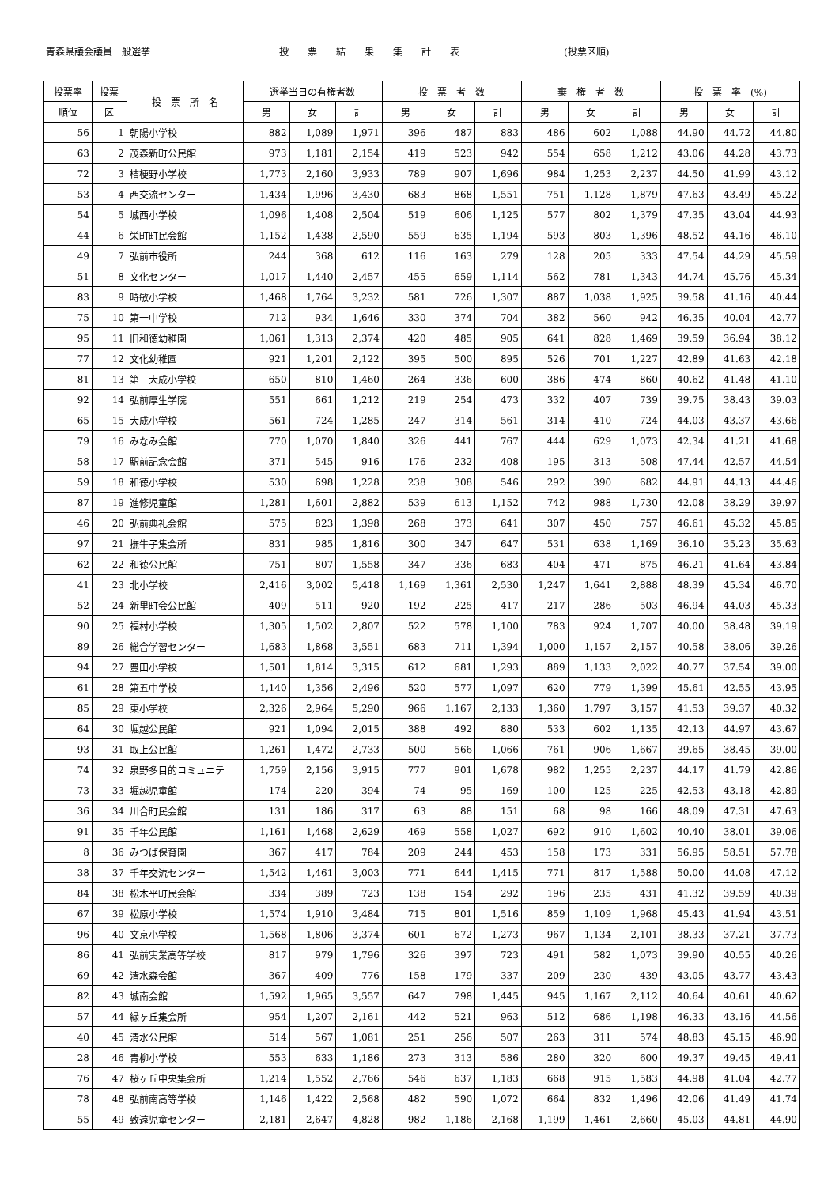青森県議会議員一般選挙
投　　票　　結　　果　　集　　計　　表
(投票区順)
| 投票率 | 投票 | 投 票 所 名 | 選挙当日の有権者数 | | | 投 票 者 数 | | | 棄 権 者 数 | | | 投 票 率 (%) | | |
| --- | --- | --- | --- | --- | --- | --- | --- | --- | --- | --- | --- | --- | --- | --- |
| 順位 | 区 | | 男 | 女 | 計 | 男 | 女 | 計 | 男 | 女 | 計 | 男 | 女 | 計 |
| 56 | 1 | 朝陽小学校 | 882 | 1,089 | 1,971 | 396 | 487 | 883 | 486 | 602 | 1,088 | 44.90 | 44.72 | 44.80 |
| 63 | 2 | 茂森新町公民館 | 973 | 1,181 | 2,154 | 419 | 523 | 942 | 554 | 658 | 1,212 | 43.06 | 44.28 | 43.73 |
| 72 | 3 | 桔梗野小学校 | 1,773 | 2,160 | 3,933 | 789 | 907 | 1,696 | 984 | 1,253 | 2,237 | 44.50 | 41.99 | 43.12 |
| 53 | 4 | 西交流センター | 1,434 | 1,996 | 3,430 | 683 | 868 | 1,551 | 751 | 1,128 | 1,879 | 47.63 | 43.49 | 45.22 |
| 54 | 5 | 城西小学校 | 1,096 | 1,408 | 2,504 | 519 | 606 | 1,125 | 577 | 802 | 1,379 | 47.35 | 43.04 | 44.93 |
| 44 | 6 | 栄町町民会館 | 1,152 | 1,438 | 2,590 | 559 | 635 | 1,194 | 593 | 803 | 1,396 | 48.52 | 44.16 | 46.10 |
| 49 | 7 | 弘前市役所 | 244 | 368 | 612 | 116 | 163 | 279 | 128 | 205 | 333 | 47.54 | 44.29 | 45.59 |
| 51 | 8 | 文化センター | 1,017 | 1,440 | 2,457 | 455 | 659 | 1,114 | 562 | 781 | 1,343 | 44.74 | 45.76 | 45.34 |
| 83 | 9 | 時敏小学校 | 1,468 | 1,764 | 3,232 | 581 | 726 | 1,307 | 887 | 1,038 | 1,925 | 39.58 | 41.16 | 40.44 |
| 75 | 10 | 第一中学校 | 712 | 934 | 1,646 | 330 | 374 | 704 | 382 | 560 | 942 | 46.35 | 40.04 | 42.77 |
| 95 | 11 | 旧和徳幼稚園 | 1,061 | 1,313 | 2,374 | 420 | 485 | 905 | 641 | 828 | 1,469 | 39.59 | 36.94 | 38.12 |
| 77 | 12 | 文化幼稚園 | 921 | 1,201 | 2,122 | 395 | 500 | 895 | 526 | 701 | 1,227 | 42.89 | 41.63 | 42.18 |
| 81 | 13 | 第三大成小学校 | 650 | 810 | 1,460 | 264 | 336 | 600 | 386 | 474 | 860 | 40.62 | 41.48 | 41.10 |
| 92 | 14 | 弘前厚生学院 | 551 | 661 | 1,212 | 219 | 254 | 473 | 332 | 407 | 739 | 39.75 | 38.43 | 39.03 |
| 65 | 15 | 大成小学校 | 561 | 724 | 1,285 | 247 | 314 | 561 | 314 | 410 | 724 | 44.03 | 43.37 | 43.66 |
| 79 | 16 | みなみ会館 | 770 | 1,070 | 1,840 | 326 | 441 | 767 | 444 | 629 | 1,073 | 42.34 | 41.21 | 41.68 |
| 58 | 17 | 駅前記念会館 | 371 | 545 | 916 | 176 | 232 | 408 | 195 | 313 | 508 | 47.44 | 42.57 | 44.54 |
| 59 | 18 | 和徳小学校 | 530 | 698 | 1,228 | 238 | 308 | 546 | 292 | 390 | 682 | 44.91 | 44.13 | 44.46 |
| 87 | 19 | 進修児童館 | 1,281 | 1,601 | 2,882 | 539 | 613 | 1,152 | 742 | 988 | 1,730 | 42.08 | 38.29 | 39.97 |
| 46 | 20 | 弘前典礼会館 | 575 | 823 | 1,398 | 268 | 373 | 641 | 307 | 450 | 757 | 46.61 | 45.32 | 45.85 |
| 97 | 21 | 撫牛子集会所 | 831 | 985 | 1,816 | 300 | 347 | 647 | 531 | 638 | 1,169 | 36.10 | 35.23 | 35.63 |
| 62 | 22 | 和徳公民館 | 751 | 807 | 1,558 | 347 | 336 | 683 | 404 | 471 | 875 | 46.21 | 41.64 | 43.84 |
| 41 | 23 | 北小学校 | 2,416 | 3,002 | 5,418 | 1,169 | 1,361 | 2,530 | 1,247 | 1,641 | 2,888 | 48.39 | 45.34 | 46.70 |
| 52 | 24 | 新里町会公民館 | 409 | 511 | 920 | 192 | 225 | 417 | 217 | 286 | 503 | 46.94 | 44.03 | 45.33 |
| 90 | 25 | 福村小学校 | 1,305 | 1,502 | 2,807 | 522 | 578 | 1,100 | 783 | 924 | 1,707 | 40.00 | 38.48 | 39.19 |
| 89 | 26 | 総合学習センター | 1,683 | 1,868 | 3,551 | 683 | 711 | 1,394 | 1,000 | 1,157 | 2,157 | 40.58 | 38.06 | 39.26 |
| 94 | 27 | 豊田小学校 | 1,501 | 1,814 | 3,315 | 612 | 681 | 1,293 | 889 | 1,133 | 2,022 | 40.77 | 37.54 | 39.00 |
| 61 | 28 | 第五中学校 | 1,140 | 1,356 | 2,496 | 520 | 577 | 1,097 | 620 | 779 | 1,399 | 45.61 | 42.55 | 43.95 |
| 85 | 29 | 東小学校 | 2,326 | 2,964 | 5,290 | 966 | 1,167 | 2,133 | 1,360 | 1,797 | 3,157 | 41.53 | 39.37 | 40.32 |
| 64 | 30 | 堀越公民館 | 921 | 1,094 | 2,015 | 388 | 492 | 880 | 533 | 602 | 1,135 | 42.13 | 44.97 | 43.67 |
| 93 | 31 | 取上公民館 | 1,261 | 1,472 | 2,733 | 500 | 566 | 1,066 | 761 | 906 | 1,667 | 39.65 | 38.45 | 39.00 |
| 74 | 32 | 泉野多目的コミュニテ | 1,759 | 2,156 | 3,915 | 777 | 901 | 1,678 | 982 | 1,255 | 2,237 | 44.17 | 41.79 | 42.86 |
| 73 | 33 | 堀越児童館 | 174 | 220 | 394 | 74 | 95 | 169 | 100 | 125 | 225 | 42.53 | 43.18 | 42.89 |
| 36 | 34 | 川合町民会館 | 131 | 186 | 317 | 63 | 88 | 151 | 68 | 98 | 166 | 48.09 | 47.31 | 47.63 |
| 91 | 35 | 千年公民館 | 1,161 | 1,468 | 2,629 | 469 | 558 | 1,027 | 692 | 910 | 1,602 | 40.40 | 38.01 | 39.06 |
| 8 | 36 | みつば保育園 | 367 | 417 | 784 | 209 | 244 | 453 | 158 | 173 | 331 | 56.95 | 58.51 | 57.78 |
| 38 | 37 | 千年交流センター | 1,542 | 1,461 | 3,003 | 771 | 644 | 1,415 | 771 | 817 | 1,588 | 50.00 | 44.08 | 47.12 |
| 84 | 38 | 松木平町民会館 | 334 | 389 | 723 | 138 | 154 | 292 | 196 | 235 | 431 | 41.32 | 39.59 | 40.39 |
| 67 | 39 | 松原小学校 | 1,574 | 1,910 | 3,484 | 715 | 801 | 1,516 | 859 | 1,109 | 1,968 | 45.43 | 41.94 | 43.51 |
| 96 | 40 | 文京小学校 | 1,568 | 1,806 | 3,374 | 601 | 672 | 1,273 | 967 | 1,134 | 2,101 | 38.33 | 37.21 | 37.73 |
| 86 | 41 | 弘前実業高等学校 | 817 | 979 | 1,796 | 326 | 397 | 723 | 491 | 582 | 1,073 | 39.90 | 40.55 | 40.26 |
| 69 | 42 | 清水森会館 | 367 | 409 | 776 | 158 | 179 | 337 | 209 | 230 | 439 | 43.05 | 43.77 | 43.43 |
| 82 | 43 | 城南会館 | 1,592 | 1,965 | 3,557 | 647 | 798 | 1,445 | 945 | 1,167 | 2,112 | 40.64 | 40.61 | 40.62 |
| 57 | 44 | 緑ヶ丘集会所 | 954 | 1,207 | 2,161 | 442 | 521 | 963 | 512 | 686 | 1,198 | 46.33 | 43.16 | 44.56 |
| 40 | 45 | 清水公民館 | 514 | 567 | 1,081 | 251 | 256 | 507 | 263 | 311 | 574 | 48.83 | 45.15 | 46.90 |
| 28 | 46 | 青柳小学校 | 553 | 633 | 1,186 | 273 | 313 | 586 | 280 | 320 | 600 | 49.37 | 49.45 | 49.41 |
| 76 | 47 | 桜ヶ丘中央集会所 | 1,214 | 1,552 | 2,766 | 546 | 637 | 1,183 | 668 | 915 | 1,583 | 44.98 | 41.04 | 42.77 |
| 78 | 48 | 弘前南高等学校 | 1,146 | 1,422 | 2,568 | 482 | 590 | 1,072 | 664 | 832 | 1,496 | 42.06 | 41.49 | 41.74 |
| 55 | 49 | 致遠児童センター | 2,181 | 2,647 | 4,828 | 982 | 1,186 | 2,168 | 1,199 | 1,461 | 2,660 | 45.03 | 44.81 | 44.90 |